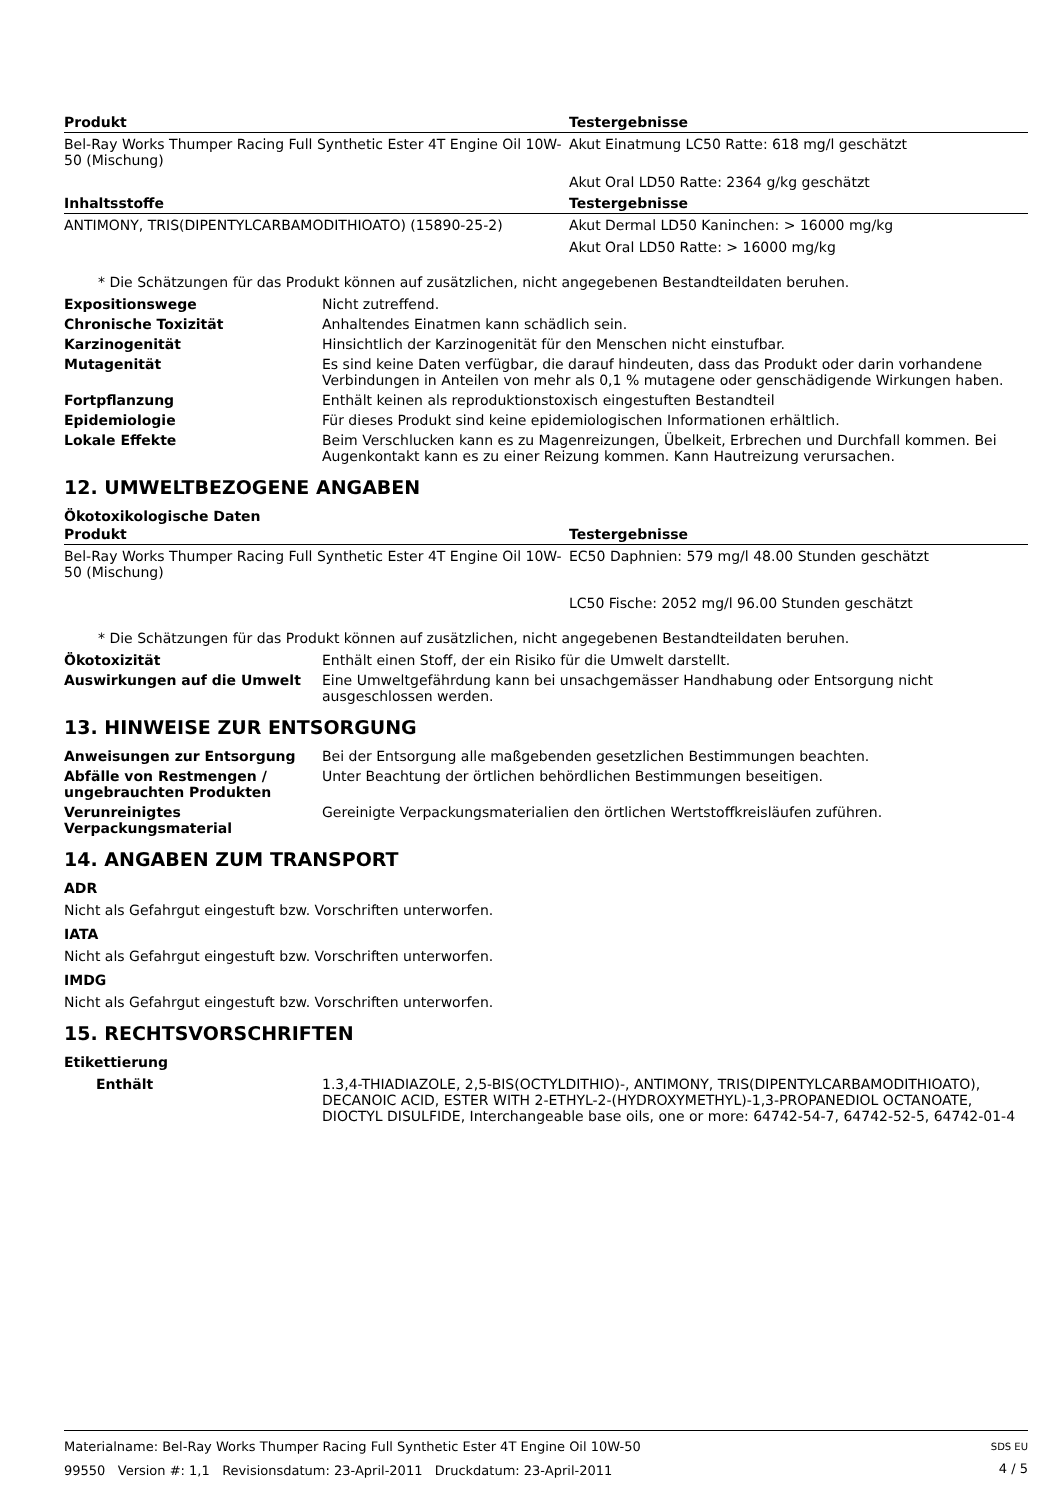| Produkt | Testergebnisse |
| --- | --- |
| Bel-Ray Works Thumper Racing Full Synthetic Ester 4T Engine Oil 10W-50 (Mischung) | Akut Einatmung LC50 Ratte: 618 mg/l geschätzt |
| | Akut Oral LD50 Ratte: 2364 g/kg geschätzt |
| Inhaltsstoffe | Testergebnisse |
| ANTIMONY, TRIS(DIPENTYLCARBAMODITHIOATO) (15890-25-2) | Akut Dermal LD50 Kaninchen: > 16000 mg/kg |
| | Akut Oral LD50 Ratte: > 16000 mg/kg |
* Die Schätzungen für das Produkt können auf zusätzlichen, nicht angegebenen Bestandteildaten beruhen.
Expositionswege Nicht zutreffend.
Chronische Toxizität Anhaltendes Einatmen kann schädlich sein.
Karzinogenität Hinsichtlich der Karzinogenität für den Menschen nicht einstufbar.
Mutagenität Es sind keine Daten verfügbar, die darauf hindeuten, dass das Produkt oder darin vorhandene Verbindungen in Anteilen von mehr als 0,1 % mutagene oder genschädigende Wirkungen haben.
Fortpflanzung Enthält keinen als reproduktionstoxisch eingestuften Bestandteil
Epidemiologie Für dieses Produkt sind keine epidemiologischen Informationen erhältlich.
Lokale Effekte Beim Verschlucken kann es zu Magenreizungen, Übelkeit, Erbrechen und Durchfall kommen. Bei Augenkontakt kann es zu einer Reizung kommen. Kann Hautreizung verursachen.
12. UMWELTBEZOGENE ANGABEN
Ökotoxikologische Daten
| Produkt | Testergebnisse |
| --- | --- |
| Bel-Ray Works Thumper Racing Full Synthetic Ester 4T Engine Oil 10W-50 (Mischung) | EC50 Daphnien: 579 mg/l 48.00 Stunden geschätzt |
| | LC50 Fische: 2052 mg/l 96.00 Stunden geschätzt |
* Die Schätzungen für das Produkt können auf zusätzlichen, nicht angegebenen Bestandteildaten beruhen.
Ökotoxizität Enthält einen Stoff, der ein Risiko für die Umwelt darstellt.
Auswirkungen auf die Umwelt Eine Umweltgefährdung kann bei unsachgemässer Handhabung oder Entsorgung nicht ausgeschlossen werden.
13. HINWEISE ZUR ENTSORGUNG
Anweisungen zur Entsorgung Bei der Entsorgung alle maßgebenden gesetzlichen Bestimmungen beachten.
Abfälle von Restmengen / ungebrauchten Produkten
Unter Beachtung der örtlichen behördlichen Bestimmungen beseitigen.
Verunreinigtes Verpackungsmaterial
Gereinigte Verpackungsmaterialien den örtlichen Wertstoffkreisläufen zuführen.
14. ANGABEN ZUM TRANSPORT
ADR
Nicht als Gefahrgut eingestuft bzw. Vorschriften unterworfen.
IATA
Nicht als Gefahrgut eingestuft bzw. Vorschriften unterworfen.
IMDG
Nicht als Gefahrgut eingestuft bzw. Vorschriften unterworfen.
15. RECHTSVORSCHRIFTEN
Etikettierung
Enthält 1.3,4-THIADIAZOLE, 2,5-BIS(OCTYLDITHIO)-, ANTIMONY, TRIS(DIPENTYLCARBAMODITHIOATO), DECANOIC ACID, ESTER WITH 2-ETHYL-2-(HYDROXYMETHYL)-1,3-PROPANEDIOL OCTANOATE, DIOCTYL DISULFIDE, Interchangeable base oils, one or more: 64742-54-7, 64742-52-5, 64742-01-4
Materialname: Bel-Ray Works Thumper Racing Full Synthetic Ester 4T Engine Oil 10W-50
99550 Version #: 1,1 Revisionsdatum: 23-April-2011 Druckdatum: 23-April-2011
SDS EU
4 / 5